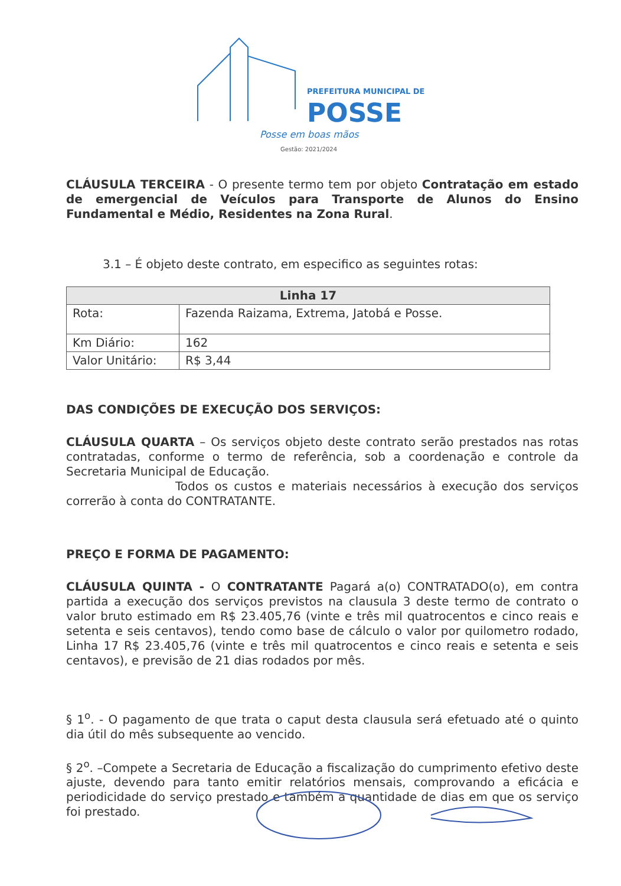PREFEITURA MUNICIPAL DE
POSSE
Posse em boas mãos
Gestão: 2021/2024
CLÁUSULA TERCEIRA - O presente termo tem por objeto Contratação em estado de emergencial de Veículos para Transporte de Alunos do Ensino Fundamental e Médio, Residentes na Zona Rural.
3.1 – É objeto deste contrato, em especifico as seguintes rotas:
| Linha 17 | |
| --- | --- |
| Rota: | Fazenda Raizama, Extrema, Jatobá e Posse. |
| Km Diário: | 162 |
| Valor Unitário: | R$ 3,44 |
DAS CONDIÇÕES DE EXECUÇÃO DOS SERVIÇOS:
CLÁUSULA QUARTA – Os serviços objeto deste contrato serão prestados nas rotas contratadas, conforme o termo de referência, sob a coordenação e controle da Secretaria Municipal de Educação.
Todos os custos e materiais necessários à execução dos serviços correrão à conta do CONTRATANTE.
PREÇO E FORMA DE PAGAMENTO:
CLÁUSULA QUINTA - O CONTRATANTE Pagará a(o) CONTRATADO(o), em contra partida a execução dos serviços previstos na clausula 3 deste termo de contrato o valor bruto estimado em R$ 23.405,76 (vinte e três mil quatrocentos e cinco reais e setenta e seis centavos), tendo como base de cálculo o valor por quilometro rodado, Linha 17 R$ 23.405,76 (vinte e três mil quatrocentos e cinco reais e setenta e seis centavos), e previsão de 21 dias rodados por mês.
§ 1<sup>o</sup>. - O pagamento de que trata o caput desta clausula será efetuado até o quinto dia útil do mês subsequente ao vencido.
§ 2<sup>o</sup>. –Compete a Secretaria de Educação a fiscalização do cumprimento efetivo deste ajuste, devendo para tanto emitir relatórios mensais, comprovando a eficácia e periodicidade do serviço prestado e também a quantidade de dias em que os serviço foi prestado.